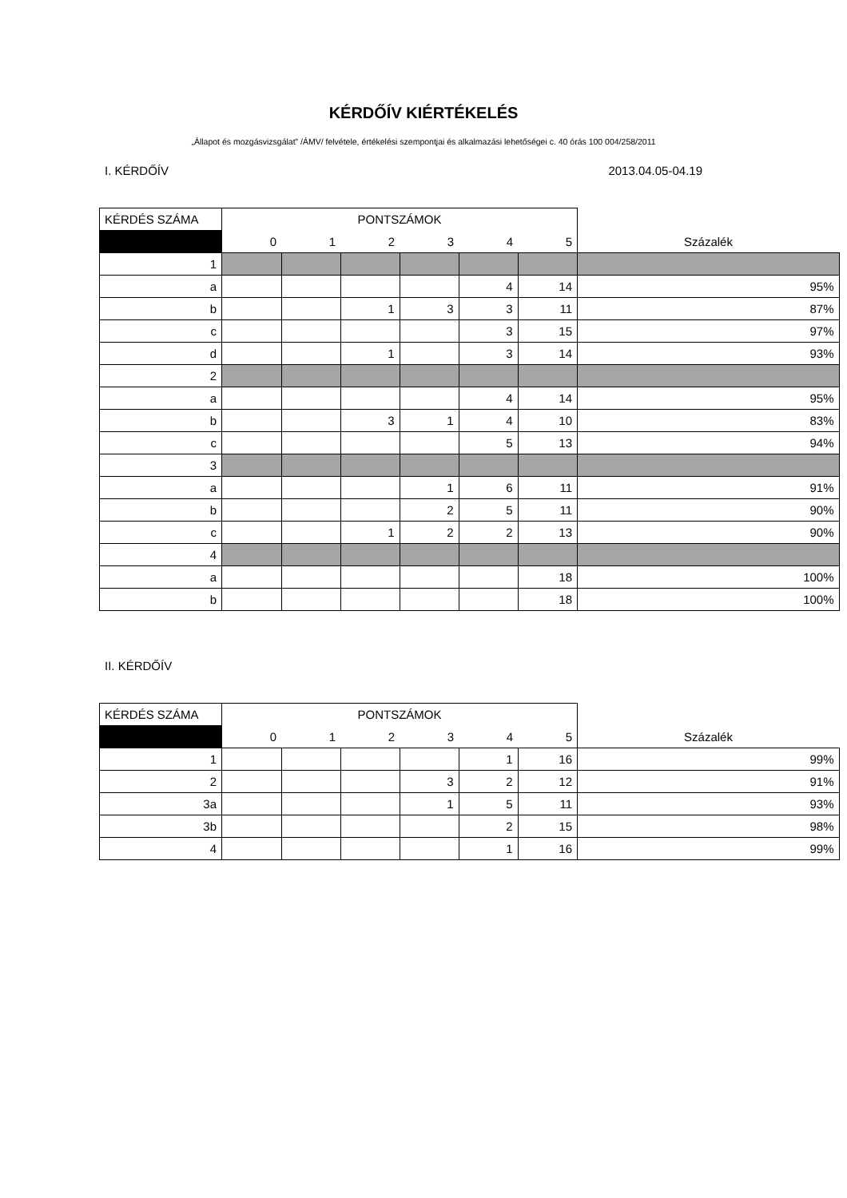KÉRDŐÍV KIÉRTÉKELÉS
„Állapot és mozgásvizsgálat” /ÁMV/ felvétele, értékelési szempontjai és alkalmazási lehetőségei c. 40 órás 100 004/258/2011
I. KÉRDŐÍV 2013.04.05-04.19
| KÉRDÉS SZÁMA | PONTSZÁMOK | | | | | | |
| --- | --- | --- | --- | --- | --- | --- | --- |
| | 0 | 1 | 2 | 3 | 4 | 5 | Százalék |
| 1 | | | | | | | |
| a | | | | | 4 | 14 | 95% |
| b | | | 1 | 3 | 3 | 11 | 87% |
| c | | | | | 3 | 15 | 97% |
| d | | | 1 | | 3 | 14 | 93% |
| 2 | | | | | | | |
| a | | | | | 4 | 14 | 95% |
| b | | | 3 | 1 | 4 | 10 | 83% |
| c | | | | | 5 | 13 | 94% |
| 3 | | | | | | | |
| a | | | | 1 | 6 | 11 | 91% |
| b | | | | 2 | 5 | 11 | 90% |
| c | | | 1 | 2 | 2 | 13 | 90% |
| 4 | | | | | | | |
| a | | | | | | 18 | 100% |
| b | | | | | | 18 | 100% |
II. KÉRDŐÍV
| KÉRDÉS SZÁMA | PONTSZÁMOK | | | | | | |
| --- | --- | --- | --- | --- | --- | --- | --- |
| | 0 | 1 | 2 | 3 | 4 | 5 | Százalék |
| 1 | | | | | 1 | 16 | 99% |
| 2 | | | | 3 | 2 | 12 | 91% |
| 3a | | | | 1 | 5 | 11 | 93% |
| 3b | | | | | 2 | 15 | 98% |
| 4 | | | | | 1 | 16 | 99% |